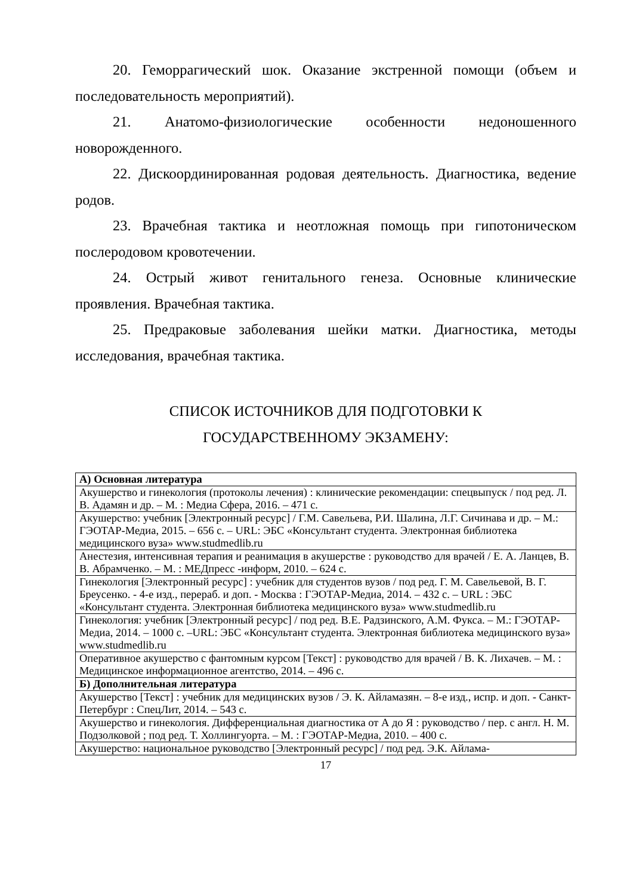20. Геморрагический шок. Оказание экстренной помощи (объем и последовательность мероприятий).
21. Анатомо-физиологические особенности недоношенного новорожденного.
22. Дискоординированная родовая деятельность. Диагностика, ведение родов.
23. Врачебная тактика и неотложная помощь при гипотоническом послеродовом кровотечении.
24. Острый живот генитального генеза. Основные клинические проявления. Врачебная тактика.
25. Предраковые заболевания шейки матки. Диагностика, методы исследования, врачебная тактика.
СПИСОК ИСТОЧНИКОВ ДЛЯ ПОДГОТОВКИ К
ГОСУДАРСТВЕННОМУ ЭКЗАМЕНУ:
| А) Основная литература |
| Акушерство и гинекология (протоколы лечения) : клинические рекомендации: спецвыпуск / под ред. Л. В. Адамян и др. – М. : Медиа Сфера, 2016. – 471 с. |
| Акушерство: учебник [Электронный ресурс] / Г.М. Савельева, Р.И. Шалина, Л.Г. Сичинава и др. – М.: ГЭОТАР-Медиа, 2015. – 656 с. – URL: ЭБС «Консультант студента. Электронная библиотека медицинского вуза» www.studmedlib.ru |
| Анестезия, интенсивная терапия и реанимация в акушерстве : руководство для врачей / Е. А. Ланцев, В. В. Абрамченко. – М. : МЕДпресс -информ, 2010. – 624 с. |
| Гинекология [Электронный ресурс] : учебник для студентов вузов / под ред. Г. М. Савельевой, В. Г. Бреусенко. - 4-е изд., перераб. и доп. - Москва : ГЭОТАР-Медиа, 2014. – 432 с. – URL : ЭБС «Консультант студента. Электронная библиотека медицинского вуза» www.studmedlib.ru |
| Гинекология: учебник [Электронный ресурс] / под ред. В.Е. Радзинского, А.М. Фукса. – М.: ГЭОТАР-Медиа, 2014. – 1000 с. –URL: ЭБС «Консультант студента. Электронная библиотека медицинского вуза» www.studmedlib.ru |
| Оперативное акушерство с фантомным курсом [Текст] : руководство для врачей / В. К. Лихачев. – М. : Медицинское информационное агентство, 2014. – 496 с. |
| Б) Дополнительная литература |
| Акушерство [Текст] : учебник для медицинских вузов / Э. К. Айламазян. – 8-е изд., испр. и доп. - Санкт-Петербург : СпецЛит, 2014. – 543 с. |
| Акушерство и гинекология. Дифференциальная диагностика от А до Я : руководство / пер. с англ. Н. М. Подзолковой ; под ред. Т. Холлингуорта. – М. : ГЭОТАР-Медиа, 2010. – 400 с. |
| Акушерство: национальное руководство [Электронный ресурс] / под ред. Э.К. Айлама- |
17